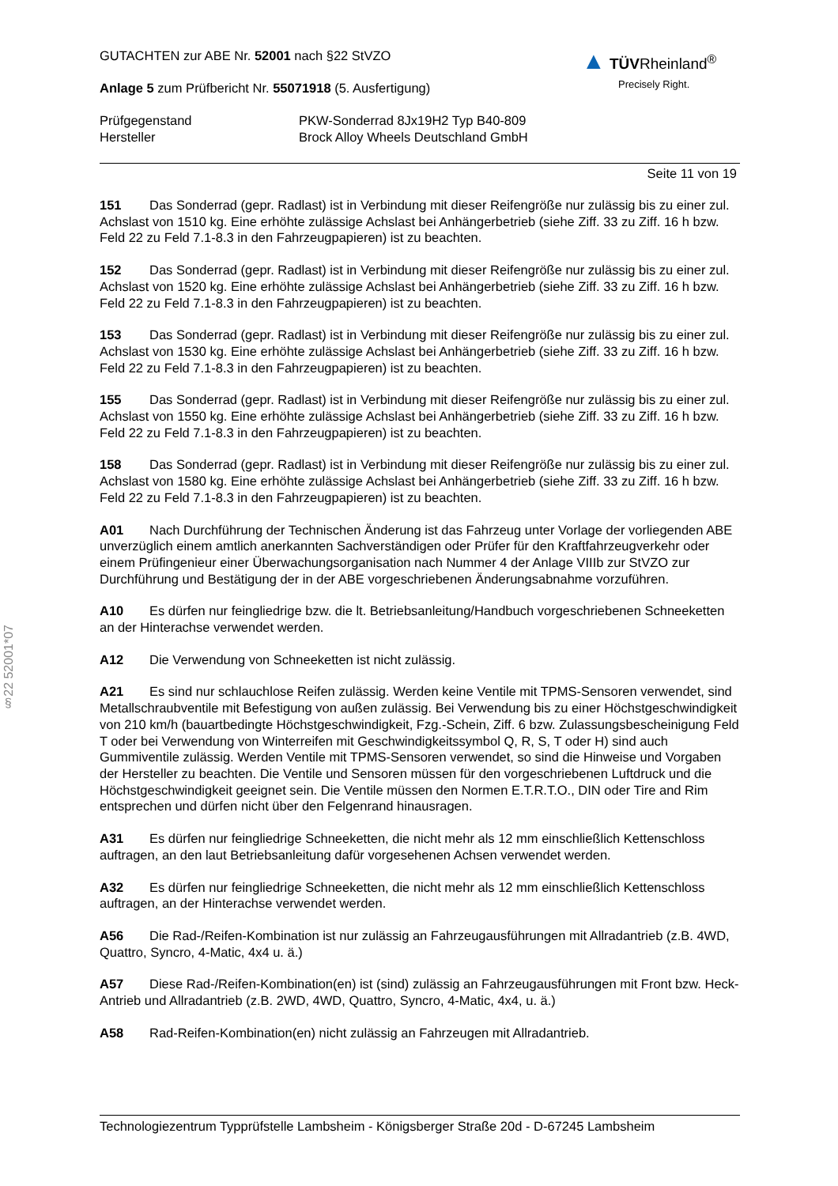§22 52001*07
▲ TÜVRheinland<sup>®</sup>
Precisely Right.
GUTACHTEN zur ABE Nr. 52001 nach §22 StVZO
Anlage 5 zum Prüfbericht Nr. 55071918 (5. Ausfertigung)
Prüfgegenstand PKW-Sonderrad 8Jx19H2 Typ B40-809
Hersteller Brock Alloy Wheels Deutschland GmbH
Seite 11 von 19
151 Das Sonderrad (gepr. Radlast) ist in Verbindung mit dieser Reifengröße nur zulässig bis zu einer zul. Achslast von 1510 kg. Eine erhöhte zulässige Achslast bei Anhängerbetrieb (siehe Ziff. 33 zu Ziff. 16 h bzw. Feld 22 zu Feld 7.1-8.3 in den Fahrzeugpapieren) ist zu beachten.
152 Das Sonderrad (gepr. Radlast) ist in Verbindung mit dieser Reifengröße nur zulässig bis zu einer zul. Achslast von 1520 kg. Eine erhöhte zulässige Achslast bei Anhängerbetrieb (siehe Ziff. 33 zu Ziff. 16 h bzw. Feld 22 zu Feld 7.1-8.3 in den Fahrzeugpapieren) ist zu beachten.
153 Das Sonderrad (gepr. Radlast) ist in Verbindung mit dieser Reifengröße nur zulässig bis zu einer zul. Achslast von 1530 kg. Eine erhöhte zulässige Achslast bei Anhängerbetrieb (siehe Ziff. 33 zu Ziff. 16 h bzw. Feld 22 zu Feld 7.1-8.3 in den Fahrzeugpapieren) ist zu beachten.
155 Das Sonderrad (gepr. Radlast) ist in Verbindung mit dieser Reifengröße nur zulässig bis zu einer zul. Achslast von 1550 kg. Eine erhöhte zulässige Achslast bei Anhängerbetrieb (siehe Ziff. 33 zu Ziff. 16 h bzw. Feld 22 zu Feld 7.1-8.3 in den Fahrzeugpapieren) ist zu beachten.
158 Das Sonderrad (gepr. Radlast) ist in Verbindung mit dieser Reifengröße nur zulässig bis zu einer zul. Achslast von 1580 kg. Eine erhöhte zulässige Achslast bei Anhängerbetrieb (siehe Ziff. 33 zu Ziff. 16 h bzw. Feld 22 zu Feld 7.1-8.3 in den Fahrzeugpapieren) ist zu beachten.
A01 Nach Durchführung der Technischen Änderung ist das Fahrzeug unter Vorlage der vorliegenden ABE unverzüglich einem amtlich anerkannten Sachverständigen oder Prüfer für den Kraftfahrzeugverkehr oder einem Prüfingenieur einer Überwachungsorganisation nach Nummer 4 der Anlage VIIIb zur StVZO zur Durchführung und Bestätigung der in der ABE vorgeschriebenen Änderungsabnahme vorzuführen.
A10 Es dürfen nur feingliedrige bzw. die lt. Betriebsanleitung/Handbuch vorgeschriebenen Schneeketten an der Hinterachse verwendet werden.
A12 Die Verwendung von Schneeketten ist nicht zulässig.
A21 Es sind nur schlauchlose Reifen zulässig. Werden keine Ventile mit TPMS-Sensoren verwendet, sind Metallschraubventile mit Befestigung von außen zulässig. Bei Verwendung bis zu einer Höchstgeschwindigkeit von 210 km/h (bauartbedingte Höchstgeschwindigkeit, Fzg.-Schein, Ziff. 6 bzw. Zulassungsbescheinigung Feld T oder bei Verwendung von Winterreifen mit Geschwindigkeitssymbol Q, R, S, T oder H) sind auch Gummiventile zulässig. Werden Ventile mit TPMS-Sensoren verwendet, so sind die Hinweise und Vorgaben der Hersteller zu beachten. Die Ventile und Sensoren müssen für den vorgeschriebenen Luftdruck und die Höchstgeschwindigkeit geeignet sein. Die Ventile müssen den Normen E.T.R.T.O., DIN oder Tire and Rim entsprechen und dürfen nicht über den Felgenrand hinausragen.
A31 Es dürfen nur feingliedrige Schneeketten, die nicht mehr als 12 mm einschließlich Kettenschloss auftragen, an den laut Betriebsanleitung dafür vorgesehenen Achsen verwendet werden.
A32 Es dürfen nur feingliedrige Schneeketten, die nicht mehr als 12 mm einschließlich Kettenschloss auftragen, an der Hinterachse verwendet werden.
A56 Die Rad-/Reifen-Kombination ist nur zulässig an Fahrzeugausführungen mit Allradantrieb (z.B. 4WD, Quattro, Syncro, 4-Matic, 4x4 u. ä.)
A57 Diese Rad-/Reifen-Kombination(en) ist (sind) zulässig an Fahrzeugausführungen mit Front bzw. Heck-Antrieb und Allradantrieb (z.B. 2WD, 4WD, Quattro, Syncro, 4-Matic, 4x4, u. ä.)
A58 Rad-Reifen-Kombination(en) nicht zulässig an Fahrzeugen mit Allradantrieb.
Technologiezentrum Typprüfstelle Lambsheim - Königsberger Straße 20d - D-67245 Lambsheim